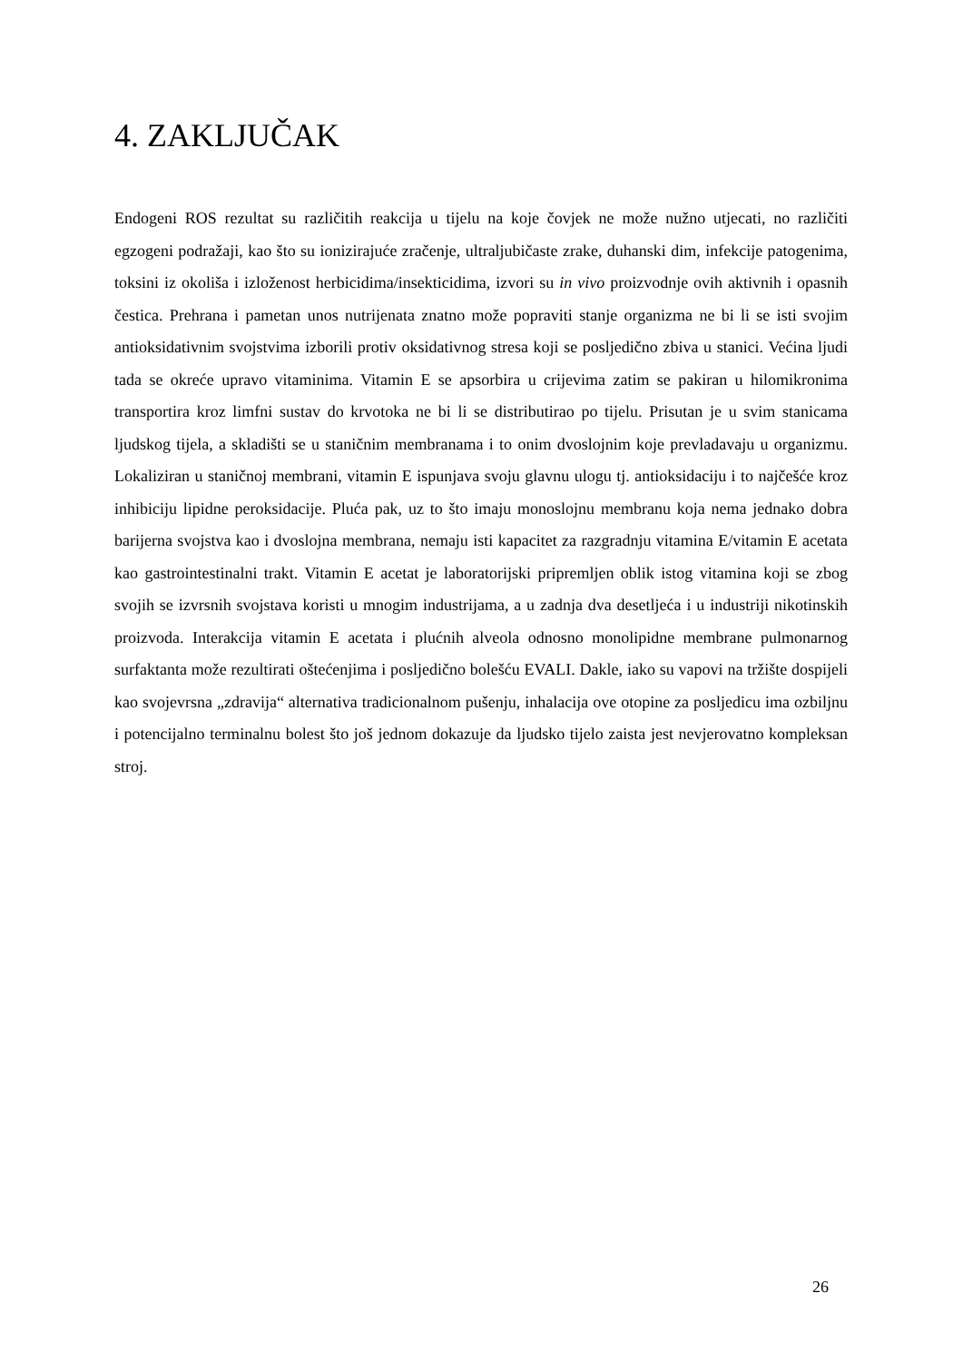4. ZAKLJUČAK
Endogeni ROS rezultat su različitih reakcija u tijelu na koje čovjek ne može nužno utjecati, no različiti egzogeni podražaji, kao što su ionizirajuće zračenje, ultraljubičaste zrake, duhanski dim, infekcije patogenima, toksini iz okoliša i izloženost herbicidima/insekticidima, izvori su in vivo proizvodnje ovih aktivnih i opasnih čestica. Prehrana i pametan unos nutrijenata znatno može popraviti stanje organizma ne bi li se isti svojim antioksidativnim svojstvima izborili protiv oksidativnog stresa koji se posljedično zbiva u stanici. Većina ljudi tada se okreće upravo vitaminima. Vitamin E se apsorbira u crijevima zatim se pakiran u hilomikronima transportira kroz limfni sustav do krvotoka ne bi li se distributirao po tijelu. Prisutan je u svim stanicama ljudskog tijela, a skladišti se u staničnim membranama i to onim dvoslojnim koje prevladavaju u organizmu. Lokaliziran u staničnoj membrani, vitamin E ispunjava svoju glavnu ulogu tj. antioksidaciju i to najčešće kroz inhibiciju lipidne peroksidacije. Pluća pak, uz to što imaju monoslojnu membranu koja nema jednako dobra barijerna svojstva kao i dvoslojna membrana, nemaju isti kapacitet za razgradnju vitamina E/vitamin E acetata kao gastrointestinalni trakt. Vitamin E acetat je laboratorijski pripremljen oblik istog vitamina koji se zbog svojih se izvrsnih svojstava koristi u mnogim industrijama, a u zadnja dva desetljeća i u industriji nikotinskih proizvoda. Interakcija vitamin E acetata i plućnih alveola odnosno monolipidne membrane pulmonarnog surfaktanta može rezultirati oštećenjima i posljedično bolešću EVALI. Dakle, iako su vapovi na tržište dospijeli kao svojevrsna „zdravija“ alternativa tradicionalnom pušenju, inhalacija ove otopine za posljedicu ima ozbiljnu i potencijalno terminalnu bolest što još jednom dokazuje da ljudsko tijelo zaista jest nevjerovatno kompleksan stroj.
26